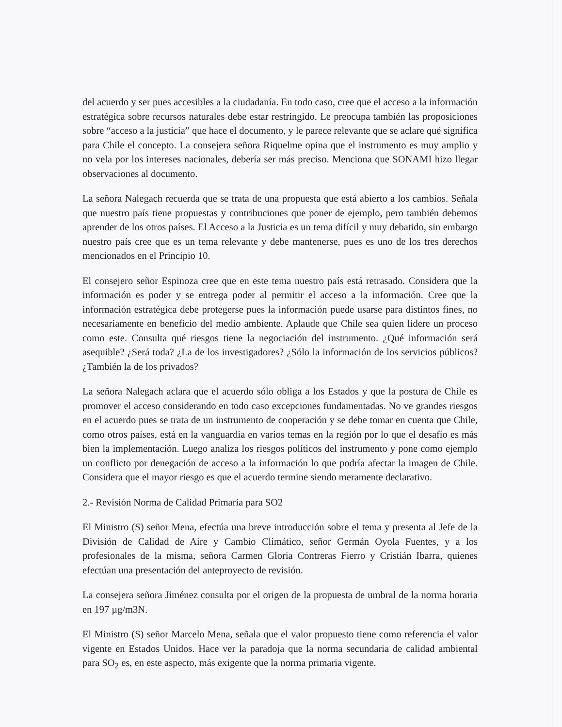del acuerdo y ser pues accesibles a la ciudadanía. En todo caso, cree que el acceso a la información estratégica sobre recursos naturales debe estar restringido. Le preocupa también las proposiciones sobre “acceso a la justicia” que hace el documento, y le parece relevante que se aclare qué significa para Chile el concepto. La consejera señora Riquelme opina que el instrumento es muy amplio y no vela por los intereses nacionales, debería ser más preciso. Menciona que SONAMI hizo llegar observaciones al documento.
La señora Nalegach recuerda que se trata de una propuesta que está abierto a los cambios. Señala que nuestro país tiene propuestas y contribuciones que poner de ejemplo, pero también debemos aprender de los otros países. El Acceso a la Justicia es un tema difícil y muy debatido, sin embargo nuestro país cree que es un tema relevante y debe mantenerse, pues es uno de los tres derechos mencionados en el Principio 10.
El consejero señor Espinoza cree que en este tema nuestro país está retrasado. Considera que la información es poder y se entrega poder al permitir el acceso a la información. Cree que la información estratégica debe protegerse pues la información puede usarse para distintos fines, no necesariamente en beneficio del medio ambiente. Aplaude que Chile sea quien lidere un proceso como este. Consulta qué riesgos tiene la negociación del instrumento. ¿Qué información será asequible? ¿Será toda? ¿La de los investigadores? ¿Sólo la información de los servicios públicos? ¿También la de los privados?
La señora Nalegach aclara que el acuerdo sólo obliga a los Estados y que la postura de Chile es promover el acceso considerando en todo caso excepciones fundamentadas. No ve grandes riesgos en el acuerdo pues se trata de un instrumento de cooperación y se debe tomar en cuenta que Chile, como otros países, está en la vanguardia en varios temas en la región por lo que el desafío es más bien la implementación. Luego analiza los riesgos políticos del instrumento y pone como ejemplo un conflicto por denegación de acceso a la información lo que podría afectar la imagen de Chile. Considera que el mayor riesgo es que el acuerdo termine siendo meramente declarativo.
2.- Revisión Norma de Calidad Primaria para SO2
El Ministro (S) señor Mena, efectúa una breve introducción sobre el tema y presenta al Jefe de la División de Calidad de Aire y Cambio Climático, señor Germán Oyola Fuentes, y a los profesionales de la misma, señora Carmen Gloria Contreras Fierro y Cristián Ibarra, quienes efectúan una presentación del anteproyecto de revisión.
La consejera señora Jiménez consulta por el origen de la propuesta de umbral de la norma horaria en 197 µg/m3N.
El Ministro (S) señor Marcelo Mena, señala que el valor propuesto tiene como referencia el valor vigente en Estados Unidos. Hace ver la paradoja que la norma secundaria de calidad ambiental para SO<sub>2</sub> es, en este aspecto, más exigente que la norma primaria vigente.